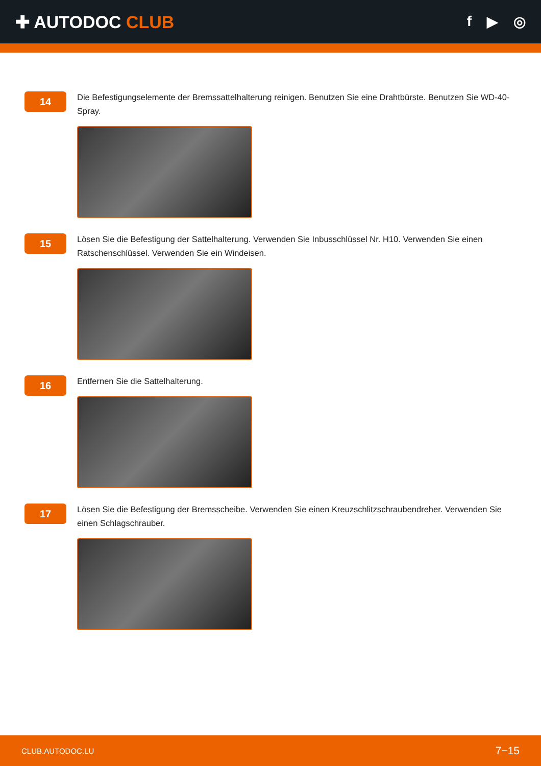✚ AUTODOC CLUB
f ▶ ◎
14
Die Befestigungselemente der Bremssattelhalterung reinigen. Benutzen Sie eine Drahtbürste. Benutzen Sie WD-40-Spray.
15
Lösen Sie die Befestigung der Sattelhalterung. Verwenden Sie Inbusschlüssel Nr. H10. Verwenden Sie einen Ratschenschlüssel. Verwenden Sie ein Windeisen.
16
Entfernen Sie die Sattelhalterung.
17
Lösen Sie die Befestigung der Bremsscheibe. Verwenden Sie einen Kreuzschlitzschraubendreher. Verwenden Sie einen Schlagschrauber.
CLUB.AUTODOC.LU 7−15